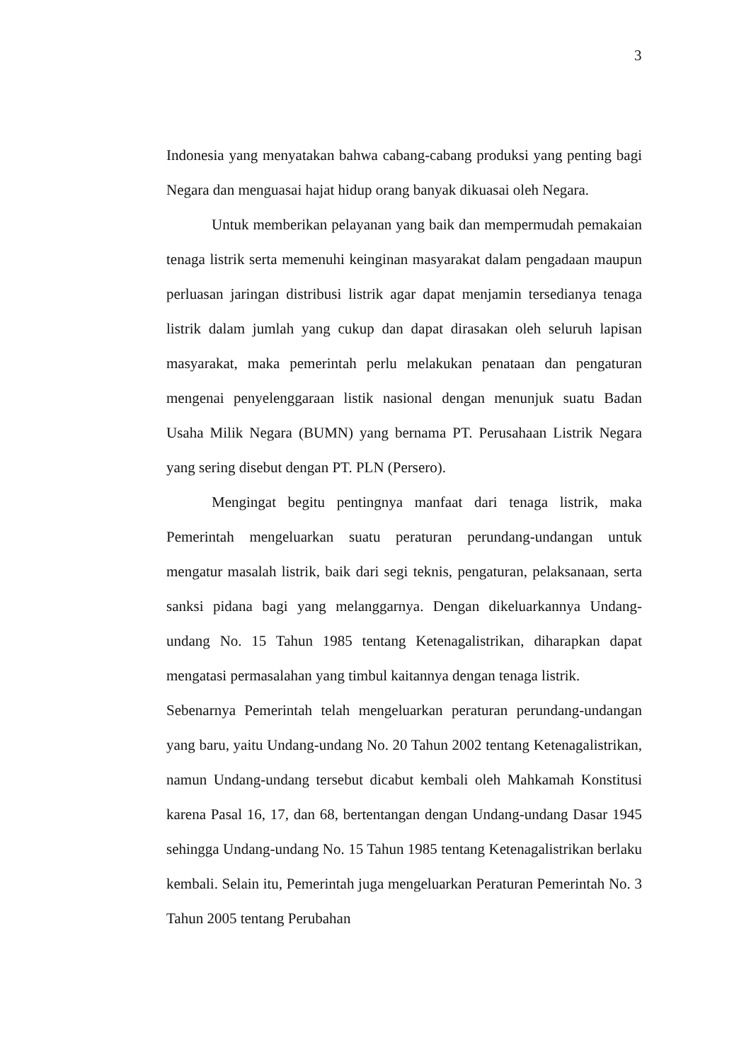3
Indonesia yang menyatakan bahwa cabang-cabang produksi yang penting bagi Negara dan menguasai hajat hidup orang banyak dikuasai oleh Negara.
Untuk memberikan pelayanan yang baik dan mempermudah pemakaian tenaga listrik serta memenuhi keinginan masyarakat dalam pengadaan maupun perluasan jaringan distribusi listrik agar dapat menjamin tersedianya tenaga listrik dalam jumlah yang cukup dan dapat dirasakan oleh seluruh lapisan masyarakat, maka pemerintah perlu melakukan penataan dan pengaturan mengenai penyelenggaraan listik nasional dengan menunjuk suatu Badan Usaha Milik Negara (BUMN) yang bernama PT. Perusahaan Listrik Negara yang sering disebut dengan PT. PLN (Persero).
Mengingat begitu pentingnya manfaat dari tenaga listrik, maka Pemerintah mengeluarkan suatu peraturan perundang-undangan untuk mengatur masalah listrik, baik dari segi teknis, pengaturan, pelaksanaan, serta sanksi pidana bagi yang melanggarnya. Dengan dikeluarkannya Undang-undang No. 15 Tahun 1985 tentang Ketenagalistrikan, diharapkan dapat mengatasi permasalahan yang timbul kaitannya dengan tenaga listrik.
Sebenarnya Pemerintah telah mengeluarkan peraturan perundang-undangan yang baru, yaitu Undang-undang No. 20 Tahun 2002 tentang Ketenagalistrikan, namun Undang-undang tersebut dicabut kembali oleh Mahkamah Konstitusi karena Pasal 16, 17, dan 68, bertentangan dengan Undang-undang Dasar 1945 sehingga Undang-undang No. 15 Tahun 1985 tentang Ketenagalistrikan berlaku kembali. Selain itu, Pemerintah juga mengeluarkan Peraturan Pemerintah No. 3 Tahun 2005 tentang Perubahan